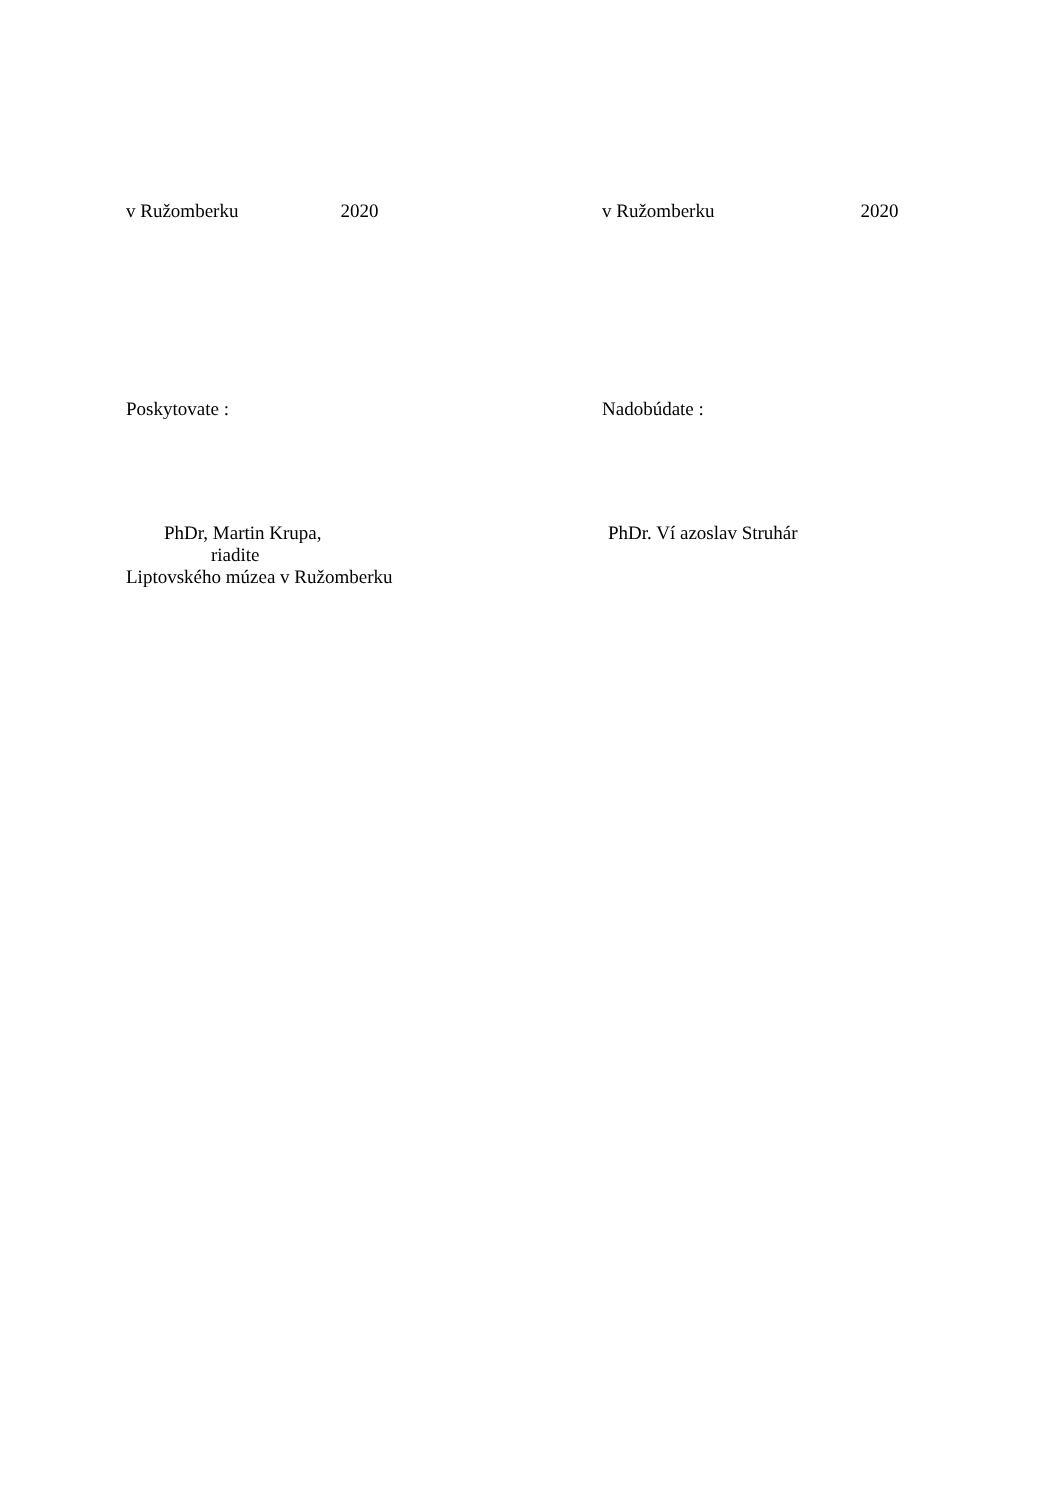v Ružomberku 2020
v Ružomberku 2020
Poskytovate : Nadobúdate :
PhDr, Martin Krupa,
riadite
Liptovského múzea v Ružomberku
PhDr. Ví azoslav Struhár